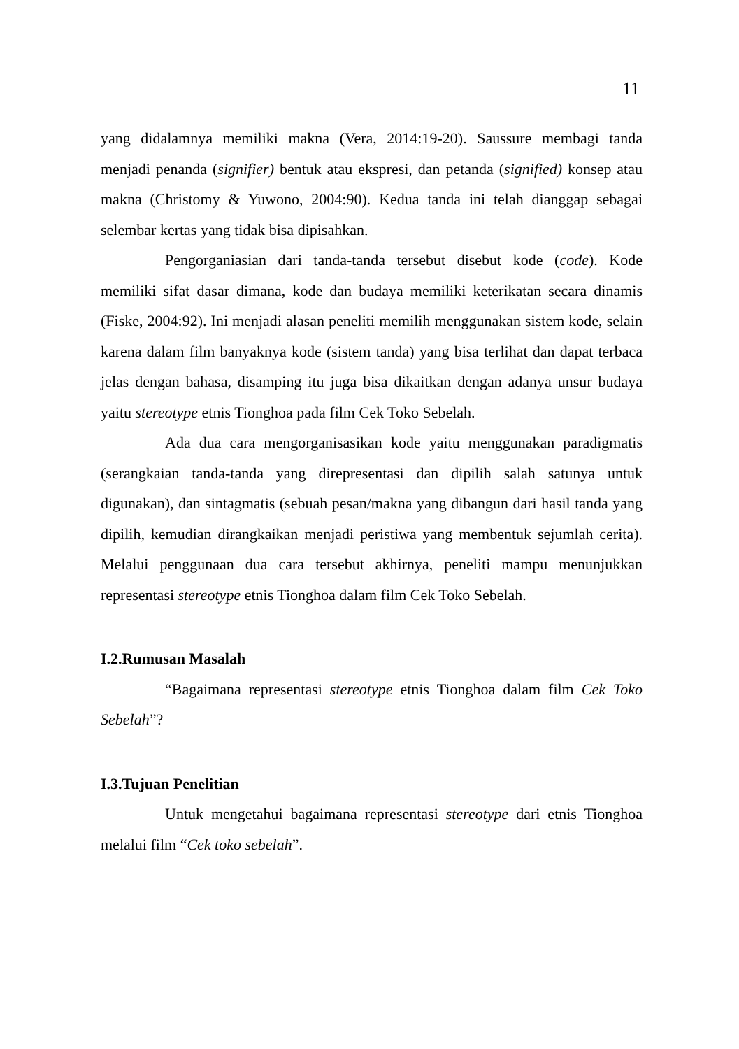11
yang didalamnya memiliki makna (Vera, 2014:19-20). Saussure membagi tanda menjadi penanda (signifier) bentuk atau ekspresi, dan petanda (signified) konsep atau makna (Christomy & Yuwono, 2004:90). Kedua tanda ini telah dianggap sebagai selembar kertas yang tidak bisa dipisahkan.
Pengorganiasian dari tanda-tanda tersebut disebut kode (code). Kode memiliki sifat dasar dimana, kode dan budaya memiliki keterikatan secara dinamis (Fiske, 2004:92). Ini menjadi alasan peneliti memilih menggunakan sistem kode, selain karena dalam film banyaknya kode (sistem tanda) yang bisa terlihat dan dapat terbaca jelas dengan bahasa, disamping itu juga bisa dikaitkan dengan adanya unsur budaya yaitu stereotype etnis Tionghoa pada film Cek Toko Sebelah.
Ada dua cara mengorganisasikan kode yaitu menggunakan paradigmatis (serangkaian tanda-tanda yang direpresentasi dan dipilih salah satunya untuk digunakan), dan sintagmatis (sebuah pesan/makna yang dibangun dari hasil tanda yang dipilih, kemudian dirangkaikan menjadi peristiwa yang membentuk sejumlah cerita). Melalui penggunaan dua cara tersebut akhirnya, peneliti mampu menunjukkan representasi stereotype etnis Tionghoa dalam film Cek Toko Sebelah.
I.2.Rumusan Masalah
“Bagaimana representasi stereotype etnis Tionghoa dalam film Cek Toko Sebelah”?
I.3.Tujuan Penelitian
Untuk mengetahui bagaimana representasi stereotype dari etnis Tionghoa melalui film “Cek toko sebelah”.